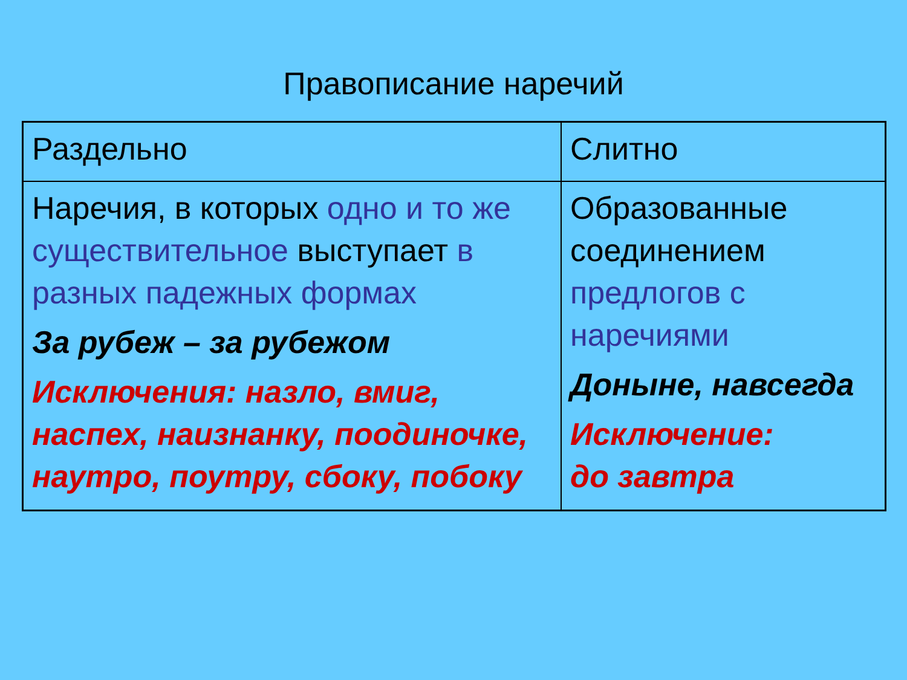Правописание наречий
| Раздельно | Слитно |
| --- | --- |
| Наречия, в которых одно и то же существительное выступает в разных падежных формах За рубеж – за рубежом Исключения: назло, вмиг, наспех, наизнанку, поодиночке, наутро, поутру, сбоку, побоку | Образованные соединением предлогов с наречиями Доныне, навсегда Исключение: до завтра |